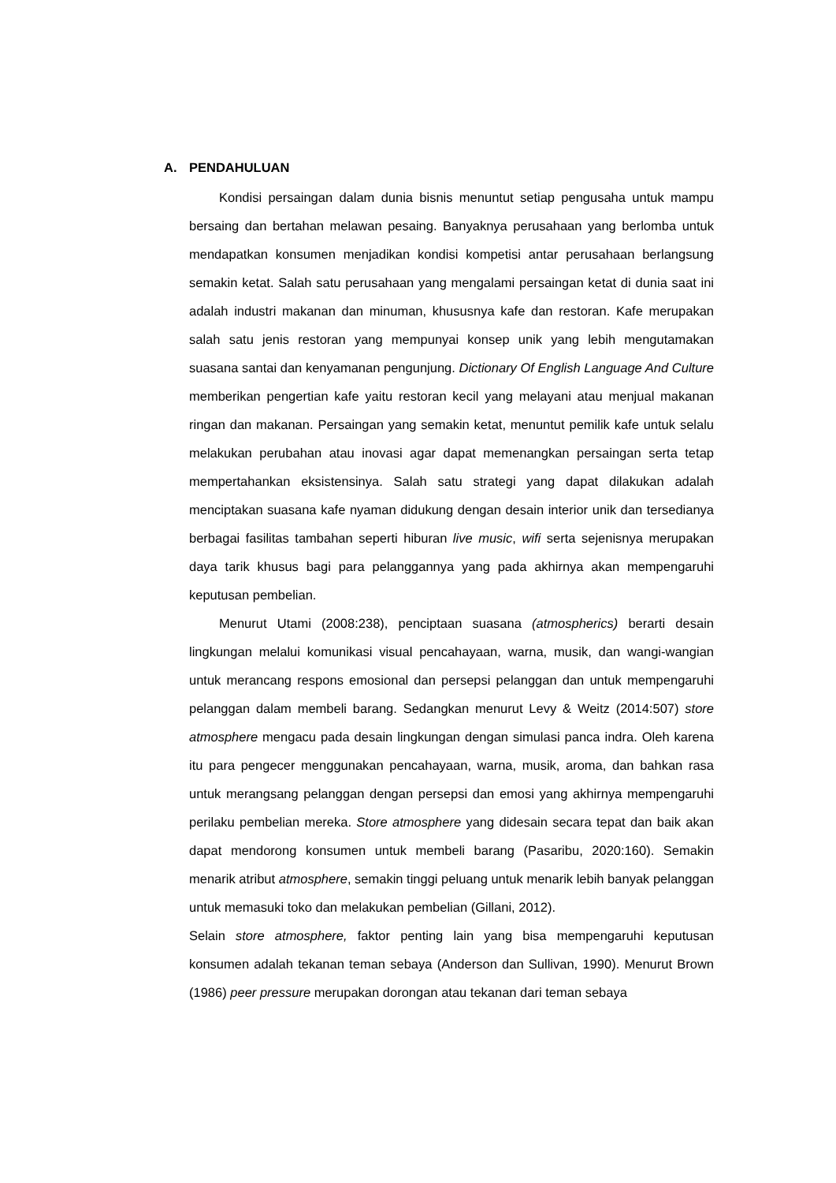A. PENDAHULUAN
Kondisi persaingan dalam dunia bisnis menuntut setiap pengusaha untuk mampu bersaing dan bertahan melawan pesaing. Banyaknya perusahaan yang berlomba untuk mendapatkan konsumen menjadikan kondisi kompetisi antar perusahaan berlangsung semakin ketat. Salah satu perusahaan yang mengalami persaingan ketat di dunia saat ini adalah industri makanan dan minuman, khususnya kafe dan restoran. Kafe merupakan salah satu jenis restoran yang mempunyai konsep unik yang lebih mengutamakan suasana santai dan kenyamanan pengunjung. Dictionary Of English Language And Culture memberikan pengertian kafe yaitu restoran kecil yang melayani atau menjual makanan ringan dan makanan. Persaingan yang semakin ketat, menuntut pemilik kafe untuk selalu melakukan perubahan atau inovasi agar dapat memenangkan persaingan serta tetap mempertahankan eksistensinya. Salah satu strategi yang dapat dilakukan adalah menciptakan suasana kafe nyaman didukung dengan desain interior unik dan tersedianya berbagai fasilitas tambahan seperti hiburan live music, wifi serta sejenisnya merupakan daya tarik khusus bagi para pelanggannya yang pada akhirnya akan mempengaruhi keputusan pembelian.
Menurut Utami (2008:238), penciptaan suasana (atmospherics) berarti desain lingkungan melalui komunikasi visual pencahayaan, warna, musik, dan wangi-wangian untuk merancang respons emosional dan persepsi pelanggan dan untuk mempengaruhi pelanggan dalam membeli barang. Sedangkan menurut Levy & Weitz (2014:507) store atmosphere mengacu pada desain lingkungan dengan simulasi panca indra. Oleh karena itu para pengecer menggunakan pencahayaan, warna, musik, aroma, dan bahkan rasa untuk merangsang pelanggan dengan persepsi dan emosi yang akhirnya mempengaruhi perilaku pembelian mereka. Store atmosphere yang didesain secara tepat dan baik akan dapat mendorong konsumen untuk membeli barang (Pasaribu, 2020:160). Semakin menarik atribut atmosphere, semakin tinggi peluang untuk menarik lebih banyak pelanggan untuk memasuki toko dan melakukan pembelian (Gillani, 2012).
Selain store atmosphere, faktor penting lain yang bisa mempengaruhi keputusan konsumen adalah tekanan teman sebaya (Anderson dan Sullivan, 1990). Menurut Brown (1986) peer pressure merupakan dorongan atau tekanan dari teman sebaya